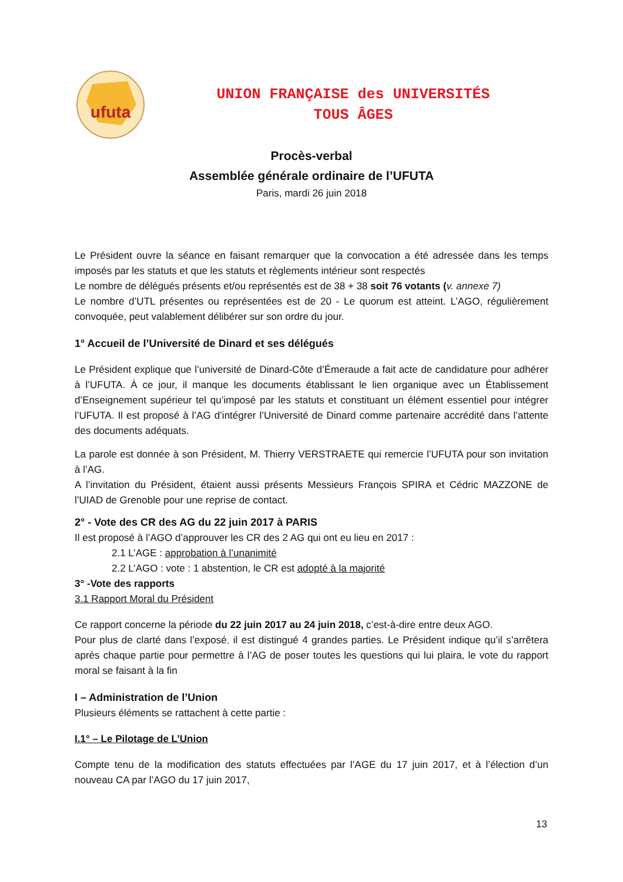ufuta
UNION FRANÇAISE des UNIVERSITÉS
TOUS ÂGES
Procès-verbal
Assemblée générale ordinaire de l’UFUTA
Paris, mardi 26 juin 2018
Le Président ouvre la séance en faisant remarquer que la convocation a été adressée dans les temps imposés par les statuts et que les statuts et règlements intérieur sont respectés
Le nombre de délégués présents et/ou représentés est de 38 + 38 soit 76 votants (v. annexe 7)
Le nombre d’UTL présentes ou représentées est de 20 - Le quorum est atteint. L’AGO, régulièrement convoquée, peut valablement délibérer sur son ordre du jour.
1° Accueil de l’Université de Dinard et ses délégués
Le Président explique que l’université de Dinard-Côte d’Émeraude a fait acte de candidature pour adhérer à l’UFUTA. À ce jour, il manque les documents établissant le lien organique avec un Établissement d’Enseignement supérieur tel qu’imposé par les statuts et constituant un élément essentiel pour intégrer l’UFUTA. Il est proposé à l’AG d’intégrer l’Université de Dinard comme partenaire accrédité dans l’attente des documents adéquats.
La parole est donnée à son Président, M. Thierry VERSTRAETE qui remercie l’UFUTA pour son invitation à l’AG.
A l’invitation du Président, étaient aussi présents Messieurs François SPIRA et Cédric MAZZONE de l’UIAD de Grenoble pour une reprise de contact.
2° - Vote des CR des AG du 22 juin 2017 à PARIS
Il est proposé à l’AGO d’approuver les CR des 2 AG qui ont eu lieu en 2017 :
2.1 L’AGE : approbation à l’unanimité
2.2 L’AGO : vote : 1 abstention, le CR est adopté à la majorité
3° -Vote des rapports
3.1 Rapport Moral du Président
Ce rapport concerne la période du 22 juin 2017 au 24 juin 2018, c’est-à-dire entre deux AGO.
Pour plus de clarté dans l’exposé, il est distingué 4 grandes parties. Le Président indique qu’il s’arrêtera après chaque partie pour permettre à l’AG de poser toutes les questions qui lui plaira, le vote du rapport moral se faisant à la fin
I – Administration de l’Union
Plusieurs éléments se rattachent à cette partie :
I.1° – Le Pilotage de L’Union
Compte tenu de la modification des statuts effectuées par l’AGE du 17 juin 2017, et à l’élection d’un nouveau CA par l’AGO du 17 juin 2017,
13